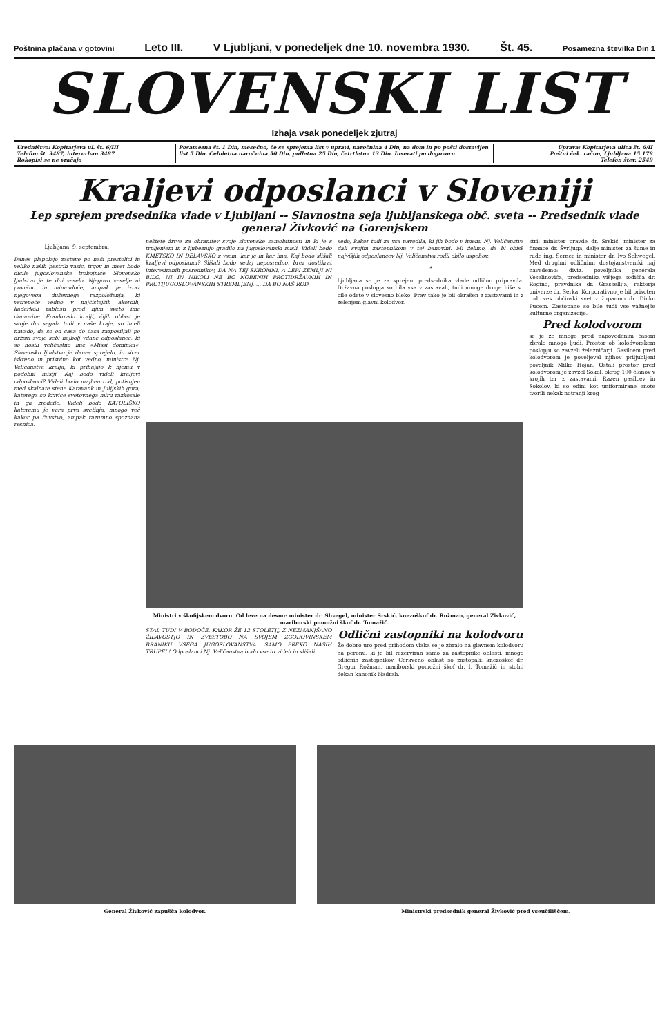Poštnina plačana v gotovini Leto III. V Ljubljani, v ponedeljek dne 10. novembra 1930. Št. 45. Posamezna številka Din 1
SLOVENSKI LIST
Izhaja vsak ponedeljek zjutraj
Uredništvo: Kopitarjeva ul. št. 6/III
Telefon št. 3487, interurban 3487
Rokopisi se ne vračajo
Posamezna št. 1 Din, mesečno, če se sprejema list v upravi, naročnina 4 Din, na dom in po pošti dostavljen list 5 Din. Celoletna naročnina 50 Din, polletna 25 Din, četrtletna 13 Din. Inserati po dogovoru
Uprava: Kopitarjeva ulica št. 6/II
Poštni ček. račun, Ljubljana 15.179
Telefon štev. 2549
Kraljevi odposlanci v Sloveniji
Lep sprejem predsednika vlade v Ljubljani -- Slavnostna seja ljubljanskega obč. sveta -- Predsednik vlade general Živković na Gorenjskem
Ljubljana, 9. septembra.
Danes plapolajo zastave po naši prestolici in veliko naših pestrih vasic, trgov in mest bodo dičile jugoslovanske trobojnice. Slovensko ljudstvo je te dni veselo. Njegovo veselje ni površno in mimoidoče, ampak je izraz njegovega duševnega razpoloženja, ki vstrepeče vedno v najčistejših akordih, kadarkoli zablesti pred njim sveto ime domovine. Frankovski kralji, čijih oblast je svoje dni segala tudi v naše kraje, so imeli navado, da so od časa do časa razpošiljali po državi svoje sebi najbolj vdane odposlance, ki so nosili veličastno ime »Missi dominici«. Slovensko ljudstvo je danes sprejelo, in sicer iskreno in prisrčno kot vedno, ministre Nj. Veličanstva kralja, ki prihajajo k njemu v podobni misiji. Kaj bodo videli kraljevi odposlanci? Videli bodo majhen rod, potisnjen med skalnate stene Karavank in Julijskih gora, katerega so krivice svetovnega miru razkosale in ga zredčile. Videli bodo KATOLIŠKO kateremu je vera prva svetinja, mnogo več kakor pa čuvstvo, ampak razumno spoznana resnica.
neštete žrtve za ohranitev svoje slovenske samobitnosti in ki je s trpljenjem in z ljubeznijo gradilo na jugoslovanski misli. Videli bodo KMETSKO IN DELAVSKO z vsem, kar je in kar ima. Kaj bodo slišali kraljevi odposlanci? Slišali bodo sedaj neposredno, brez dostikrat interesiranih posrednikov, DA NA TEJ SKROMNI, A LEPI ZEMLJI NI BILO, NI IN NIKOLI NE BO NOBENIH PROTIDRŽAVNIH IN PROTIJUGOSLOVANSKIH STREMLJENJ. ... DA BO NAŠ ROD
sedo, kakor tudi za vsa navodila, ki jih bodo v imenu Nj. Veličanstva dali svojim zastopnikom v tej banovini. Mi želimo, da bi obisk najvišjih odposlancev Nj. Veličanstva rodil obilo uspehov.
*
Ljubljana se je za sprejem predsednika vlade odlično pripravila. Državna poslopja so bila vsa v zastavah, tudi mnoge druge hiše so bile odete v slovesno bleko. Prav tako je bil okrašen z zastavami in z zelenjem glavni kolodvor.
Ministri v škofijskem dvoru. Od leve na desno: minister dr. Shvegel, minister Srskić, knezoškof dr. Rožman, general Živković, mariborski pomožni škof dr. Tomažič.
STAL TUDI V BODOČE, KAKOR ŽE 12 STOLETIJ, Z NEZMANJŠANO ŽILAVOSTJO IN ZVESTOBO NA SVOJEM ZGODOVINSKEM BRANIKU VSEGA JUGOSLOVANSTVA. SAMO PREKO NAŠIH TRUPEL! Odposlanci Nj. Veličanstva bodo vse to videli in slišali.
Odlični zastopniki na kolodvoru
Že dobro uro pred prihodom vlaka se je zbralo na glavnem kolodvoru na peronu, ki je bil rezerviran samo za zastopnike oblasti, mnogo odličnih zastopnikov. Cerkveno oblast so zastopali: knezoškof dr. Gregor Rožman, mariborski pomožni škof dr. I. Tomažič in stolni dekan kanonik Nadrah.
stri: minister pravde dr. Srskić, minister za finance dr. Švrljuga, dalje minister za šume in rude ing. Sernec in minister dr. Ivo Schwegel. Med drugimi odličnimi dostojanstveniki naj navedemo: diviz. poveljnika generala Veselinovića, predsednika višjega sodišča dr. Rogino, pravdnika dr. Grassellija, rektorja univerze dr. Šerka. Korporativno je bil prisoten tudi ves občinski svet z županom dr. Dinko Pucem. Zastopane so bile tudi vse važnejše kulturne organizacije.
Pred kolodvorom
se je že mnogo pred napovedanim časom zbralo mnogo ljudi. Prostor ob kolodvorskem poslopju so zavzeli železničarji. Gasilcem pred kolodvorom je poveljeval njihov priljubljeni poveljnik Milko Hojan. Ostali prostor pred kolodvorom je zavzel Sokol, okrog 100 članov v krojih ter z zastavami. Razen gasilcev in Sokolov, ki so edini kot uniformirane enote tvorili nekak notranji krog
General Živković zapušča kolodvor.
Ministrski predsednik general Živković pred vseučiliščem.